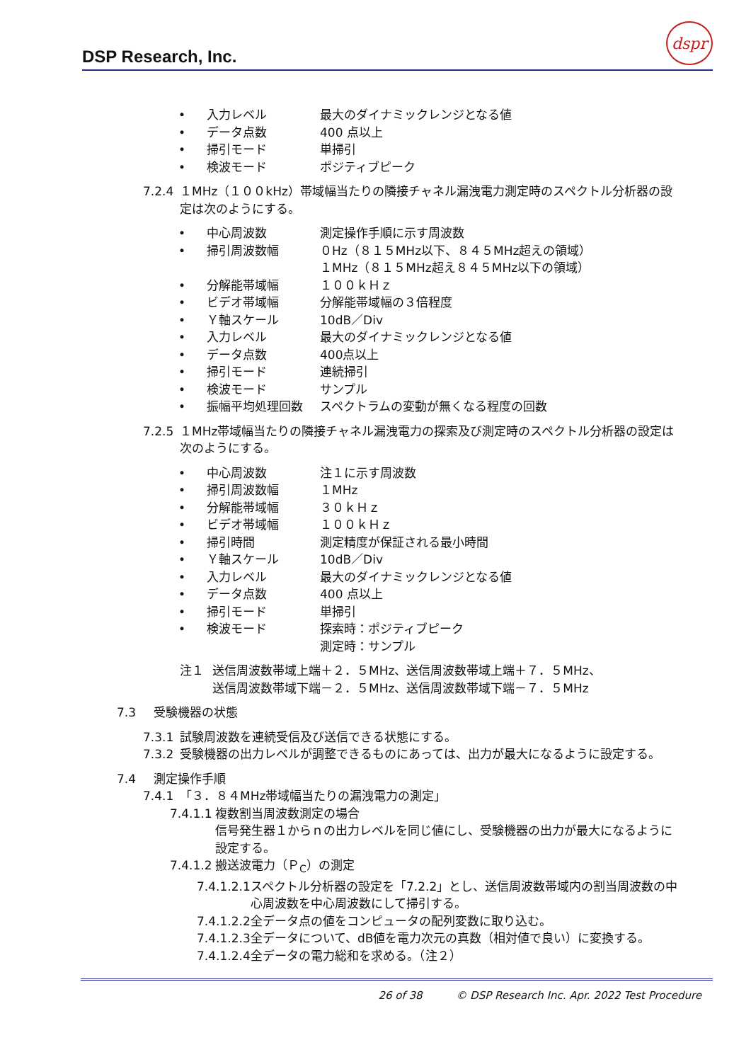DSP Research, Inc.
dspr
• 入力レベル 最大のダイナミックレンジとなる値
• データ点数 400 点以上
• 掃引モード 単掃引
• 検波モード ポジティブピーク
7.2.4 １MHz（１００kHz）帯域幅当たりの隣接チャネル漏洩電力測定時のスペクトル分析器の設定は次のようにする。
• 中心周波数 測定操作手順に示す周波数
• 掃引周波数幅 ０Hz（８１５MHz以下、８４５MHz超えの領域）
１MHz（８１５MHz超え８４５MHz以下の領域）
• 分解能帯域幅 １００ｋＨｚ
• ビデオ帯域幅 分解能帯域幅の３倍程度
• Ｙ軸スケール 10dB／Div
• 入力レベル 最大のダイナミックレンジとなる値
• データ点数 400点以上
• 掃引モード 連続掃引
• 検波モード サンプル
• 振幅平均処理回数 スペクトラムの変動が無くなる程度の回数
7.2.5 １MHz帯域幅当たりの隣接チャネル漏洩電力の探索及び測定時のスペクトル分析器の設定は次のようにする。
• 中心周波数 注１に示す周波数
• 掃引周波数幅 １MHz
• 分解能帯域幅 ３０ｋＨｚ
• ビデオ帯域幅 １００ｋＨｚ
• 掃引時間 測定精度が保証される最小時間
• Ｙ軸スケール 10dB／Div
• 入力レベル 最大のダイナミックレンジとなる値
• データ点数 400 点以上
• 掃引モード 単掃引
• 検波モード 探索時：ポジティブピーク
測定時：サンプル
注１ 送信周波数帯域上端＋２．５MHz、送信周波数帯域上端＋７．５MHz、
送信周波数帯域下端－２．５MHz、送信周波数帯域下端－７．５MHz
7.3 受験機器の状態
7.3.1 試験周波数を連続受信及び送信できる状態にする。
7.3.2 受験機器の出力レベルが調整できるものにあっては、出力が最大になるように設定する。
7.4 測定操作手順
7.4.1 「３．８４MHz帯域幅当たりの漏洩電力の測定」
7.4.1.1 複数割当周波数測定の場合
信号発生器１からｎの出力レベルを同じ値にし、受験機器の出力が最大になるように設定する。
7.4.1.2 搬送波電力（Ｐ<sub>C</sub>）の測定
7.4.1.2.1 スペクトル分析器の設定を「7.2.2」とし、送信周波数帯域内の割当周波数の中心周波数を中心周波数にして掃引する。
7.4.1.2.2 全データ点の値をコンピュータの配列変数に取り込む。
7.4.1.2.3 全データについて、dB値を電力次元の真数（相対値で良い）に変換する。
7.4.1.2.4 全データの電力総和を求める。（注２）
26 of 38 © DSP Research Inc. Apr. 2022 Test Procedure